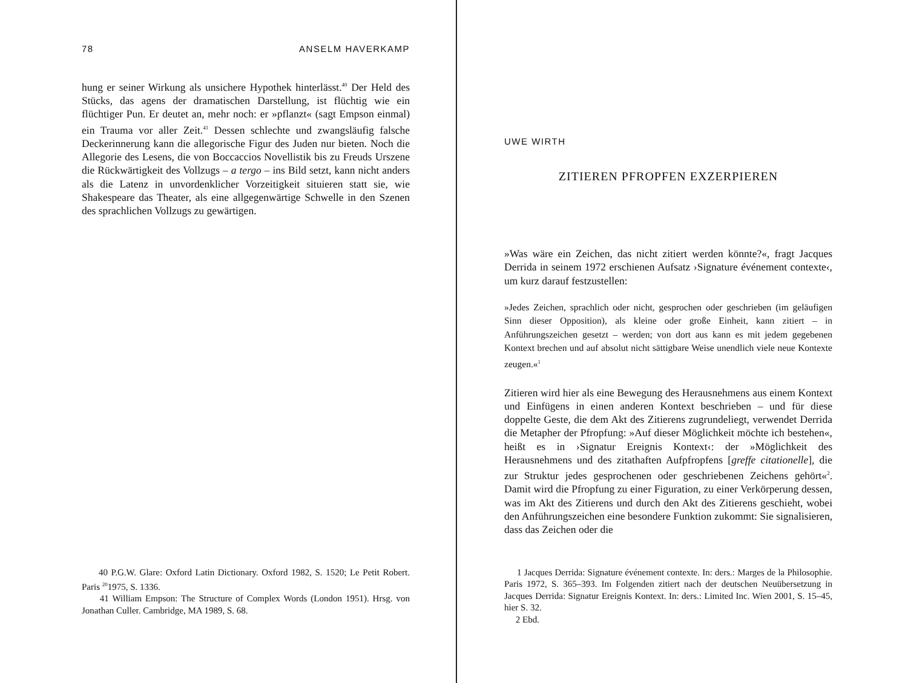78 ANSELM HAVERKAMP
hung er seiner Wirkung als unsichere Hypothek hinterlässt.<sup>40</sup> Der Held des Stücks, das agens der dramatischen Darstellung, ist flüchtig wie ein flüchtiger Pun. Er deutet an, mehr noch: er »pflanzt« (sagt Empson einmal) ein Trauma vor aller Zeit.<sup>41</sup> Dessen schlechte und zwangsläufig falsche Deckerinnerung kann die allegorische Figur des Juden nur bieten. Noch die Allegorie des Lesens, die von Boccaccios Novellistik bis zu Freuds Urszene die Rückwärtigkeit des Vollzugs – a tergo – ins Bild setzt, kann nicht anders als die Latenz in unvordenklicher Vorzeitigkeit situieren statt sie, wie Shakespeare das Theater, als eine allgegenwärtige Schwelle in den Szenen des sprachlichen Vollzugs zu gewärtigen.
40 P.G.W. Glare: Oxford Latin Dictionary. Oxford 1982, S. 1520; Le Petit Robert. Paris <sup>20</sup>1975, S. 1336.
41 William Empson: The Structure of Complex Words (London 1951). Hrsg. von Jonathan Culler. Cambridge, MA 1989, S. 68.
UWE WIRTH
ZITIEREN PFROPFEN EXZERPIEREN
»Was wäre ein Zeichen, das nicht zitiert werden könnte?«, fragt Jacques Derrida in seinem 1972 erschienen Aufsatz ›Signature événement contexte‹, um kurz darauf festzustellen:
»Jedes Zeichen, sprachlich oder nicht, gesprochen oder geschrieben (im geläufigen Sinn dieser Opposition), als kleine oder große Einheit, kann zitiert – in Anführungszeichen gesetzt – werden; von dort aus kann es mit jedem gegebenen Kontext brechen und auf absolut nicht sättigbare Weise unendlich viele neue Kontexte zeugen.«<sup>1</sup>
Zitieren wird hier als eine Bewegung des Herausnehmens aus einem Kontext und Einfügens in einen anderen Kontext beschrieben – und für diese doppelte Geste, die dem Akt des Zitierens zugrundeliegt, verwendet Derrida die Metapher der Pfropfung: »Auf dieser Möglichkeit möchte ich bestehen«, heißt es in ›Signatur Ereignis Kontext‹: der »Möglichkeit des Herausnehmens und des zitathaften Aufpfropfens [greffe citationelle], die zur Struktur jedes gesprochenen oder geschriebenen Zeichens gehört«<sup>2</sup>. Damit wird die Pfropfung zu einer Figuration, zu einer Verkörperung dessen, was im Akt des Zitierens und durch den Akt des Zitierens geschieht, wobei den Anführungszeichen eine besondere Funktion zukommt: Sie signalisieren, dass das Zeichen oder die
1 Jacques Derrida: Signature événement contexte. In: ders.: Marges de la Philosophie. Paris 1972, S. 365–393. Im Folgenden zitiert nach der deutschen Neuübersetzung in Jacques Derrida: Signatur Ereignis Kontext. In: ders.: Limited Inc. Wien 2001, S. 15–45, hier S. 32.
2 Ebd.